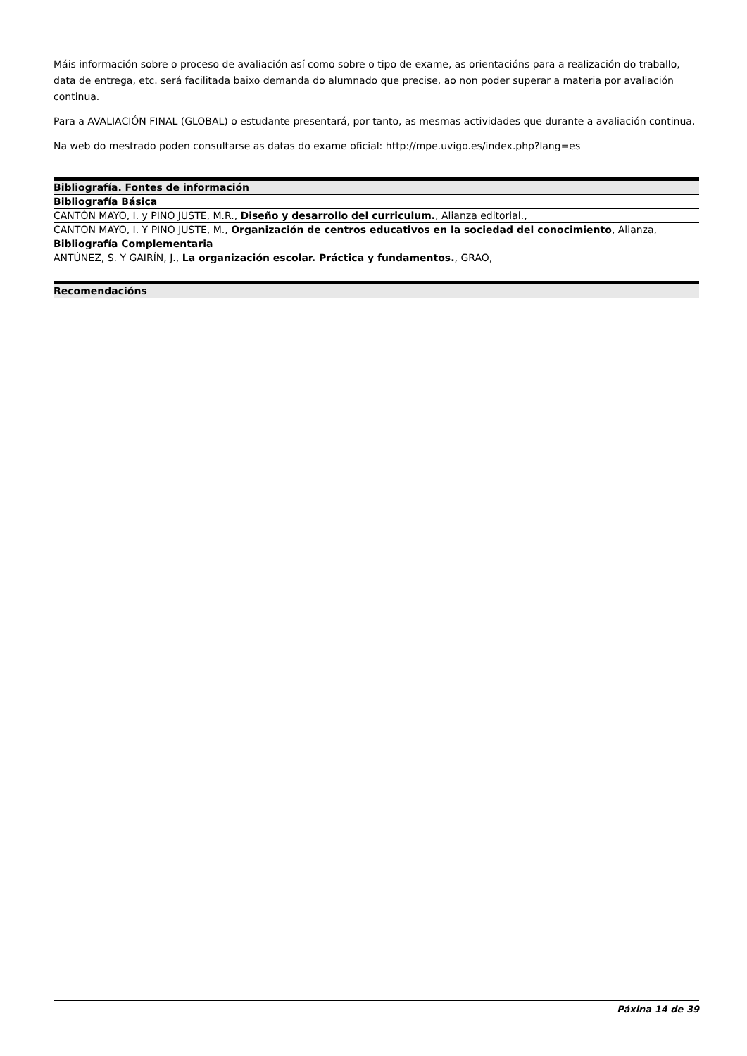Máis información sobre o proceso de avaliación así como sobre o tipo de exame, as orientacións para a realización do traballo, data de entrega, etc. será facilitada baixo demanda do alumnado que precise, ao non poder superar a materia por avaliación continua.
Para a AVALIACIÓN FINAL (GLOBAL) o estudante presentará, por tanto, as mesmas actividades que durante a avaliación continua.
Na web do mestrado poden consultarse as datas do exame oficial: http://mpe.uvigo.es/index.php?lang=es
| Bibliografía. Fontes de información |
| --- |
| Bibliografía Básica |
| CANTÓN MAYO, I. y PINO JUSTE, M.R., Diseño y desarrollo del curriculum. , Alianza editorial., |
| CANTON MAYO, I. Y PINO JUSTE, M., Organización de centros educativos en la sociedad del conocimiento , Alianza, |
| Bibliografía Complementaria |
| ANTÚNEZ, S. Y GAIRÍN, J., La organización escolar. Práctica y fundamentos. , GRAO, |
| Recomendacións |
| --- |
Páxina 14 de 39